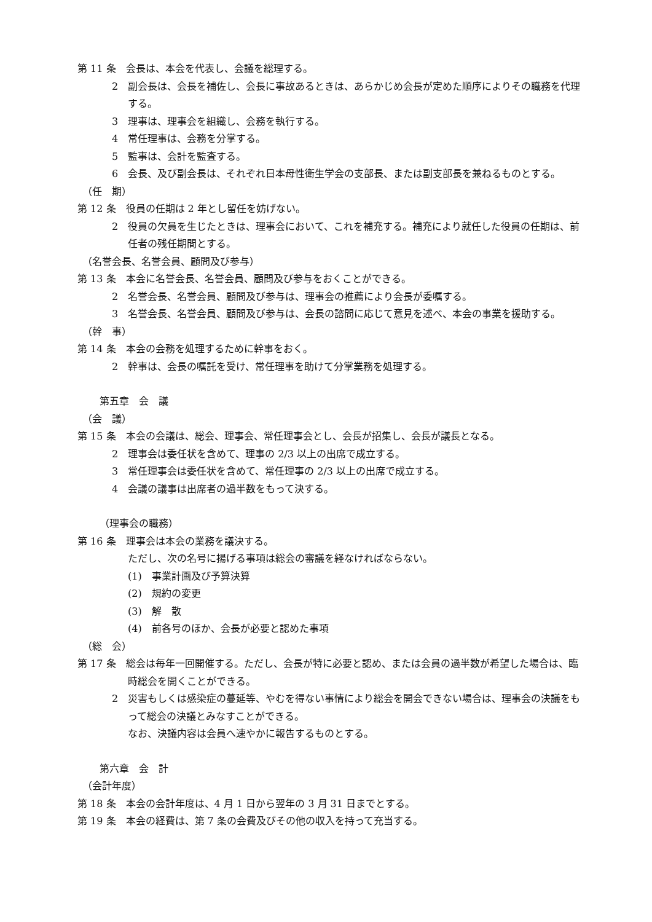第 11 条　会長は、本会を代表し、会議を総理する。
2　副会長は、会長を補佐し、会長に事故あるときは、あらかじめ会長が定めた順序によりその職務を代理する。
3　理事は、理事会を組織し、会務を執行する。
4　常任理事は、会務を分掌する。
5　監事は、会計を監査する。
6　会長、及び副会長は、それぞれ日本母性衛生学会の支部長、または副支部長を兼ねるものとする。
（任　期）
第 12 条　役員の任期は 2 年とし留任を妨げない。
2　役員の欠員を生じたときは、理事会において、これを補充する。補充により就任した役員の任期は、前任者の残任期間とする。
（名誉会長、名誉会員、顧問及び参与）
第 13 条　本会に名誉会長、名誉会員、顧問及び参与をおくことができる。
2　名誉会長、名誉会員、顧問及び参与は、理事会の推薦により会長が委嘱する。
3　名誉会長、名誉会員、顧問及び参与は、会長の諮問に応じて意見を述べ、本会の事業を援助する。
（幹　事）
第 14 条　本会の会務を処理するために幹事をおく。
2　幹事は、会長の嘱託を受け、常任理事を助けて分掌業務を処理する。
第五章　会　議
（会　議）
第 15 条　本会の会議は、総会、理事会、常任理事会とし、会長が招集し、会長が議長となる。
2　理事会は委任状を含めて、理事の 2/3 以上の出席で成立する。
3　常任理事会は委任状を含めて、常任理事の 2/3 以上の出席で成立する。
4　会議の議事は出席者の過半数をもって決する。
（理事会の職務）
第 16 条　理事会は本会の業務を議決する。
ただし、次の名号に揚げる事項は総会の審議を経なければならない。
(1)　事業計画及び予算決算
(2)　規約の変更
(3)　解　散
(4)　前各号のほか、会長が必要と認めた事項
（総　会）
第 17 条　総会は毎年一回開催する。ただし、会長が特に必要と認め、または会員の過半数が希望した場合は、臨時総会を開くことができる。
2　災害もしくは感染症の蔓延等、やむを得ない事情により総会を開会できない場合は、理事会の決議をもって総会の決議とみなすことができる。
なお、決議内容は会員へ速やかに報告するものとする。
第六章　会　計
（会計年度）
第 18 条　本会の会計年度は、4 月 1 日から翌年の 3 月 31 日までとする。
第 19 条　本会の経費は、第 7 条の会費及びその他の収入を持って充当する。